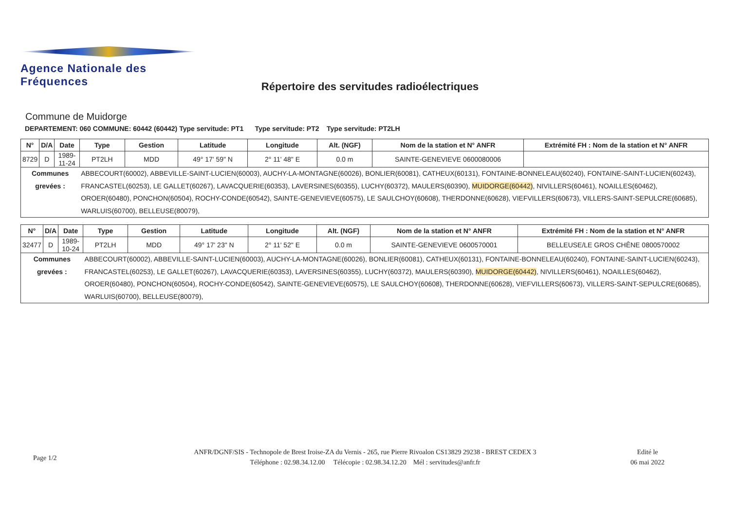Agence Nationale des Fréquences
Répertoire des servitudes radioélectriques
Commune de Muidorge
DEPARTEMENT: 060 COMMUNE: 60442 (60442) Type servitude: PT1 Type servitude: PT2 Type servitude: PT2LH
| N° | D/A | Date | Type | Gestion | Latitude | Longitude | Alt. (NGF) | Nom de la station et N° ANFR | Extrémité FH : Nom de la station et N° ANFR |
| --- | --- | --- | --- | --- | --- | --- | --- | --- | --- |
| 8729 | D | 1989-11-24 | PT2LH | MDD | 49° 17' 59" N | 2° 11' 48" E | 0.0 m | SAINTE-GENEVIEVE 0600080006 | |
| Communes grevées : | | | ABBECOURT(60002), ABBEVILLE-SAINT-LUCIEN(60003), AUCHY-LA-MONTAGNE(60026), BONLIER(60081), CATHEUX(60131), FONTAINE-BONNELEAU(60240), FONTAINE-SAINT-LUCIEN(60243), FRANCASTEL(60253), LE GALLET(60267), LAVACQUERIE(60353), LAVERSINES(60355), LUCHY(60372), MAULERS(60390), MUIDORGE(60442) , NIVILLERS(60461), NOAILLES(60462), OROER(60480), PONCHON(60504), ROCHY-CONDE(60542), SAINTE-GENEVIEVE(60575), LE SAULCHOY(60608), THERDONNE(60628), VIEFVILLERS(60673), VILLERS-SAINT-SEPULCRE(60685), WARLUIS(60700), BELLEUSE(80079), | | | | | | |
| N° | D/A | Date | Type | Gestion | Latitude | Longitude | Alt. (NGF) | Nom de la station et N° ANFR | Extrémité FH : Nom de la station et N° ANFR |
| --- | --- | --- | --- | --- | --- | --- | --- | --- | --- |
| 32477 | D | 1989-10-24 | PT2LH | MDD | 49° 17' 23" N | 2° 11' 52" E | 0.0 m | SAINTE-GENEVIEVE 0600570001 | BELLEUSE/LE GROS CHÊNE 0800570002 |
| Communes grevées : | | | ABBECOURT(60002), ABBEVILLE-SAINT-LUCIEN(60003), AUCHY-LA-MONTAGNE(60026), BONLIER(60081), CATHEUX(60131), FONTAINE-BONNELEAU(60240), FONTAINE-SAINT-LUCIEN(60243), FRANCASTEL(60253), LE GALLET(60267), LAVACQUERIE(60353), LAVERSINES(60355), LUCHY(60372), MAULERS(60390), MUIDORGE(60442) , NIVILLERS(60461), NOAILLES(60462), OROER(60480), PONCHON(60504), ROCHY-CONDE(60542), SAINTE-GENEVIEVE(60575), LE SAULCHOY(60608), THERDONNE(60628), VIEFVILLERS(60673), VILLERS-SAINT-SEPULCRE(60685), WARLUIS(60700), BELLEUSE(80079), | | | | | | |
Page 1/2
ANFR/DGNF/SIS - Technopole de Brest Iroise-ZA du Vernis - 265, rue Pierre Rivoalon CS13829 29238 - BREST CEDEX 3
Téléphone : 02.98.34.12.00 Télécopie : 02.98.34.12.20 Mél : servitudes@anfr.fr
Edité le
06 mai 2022